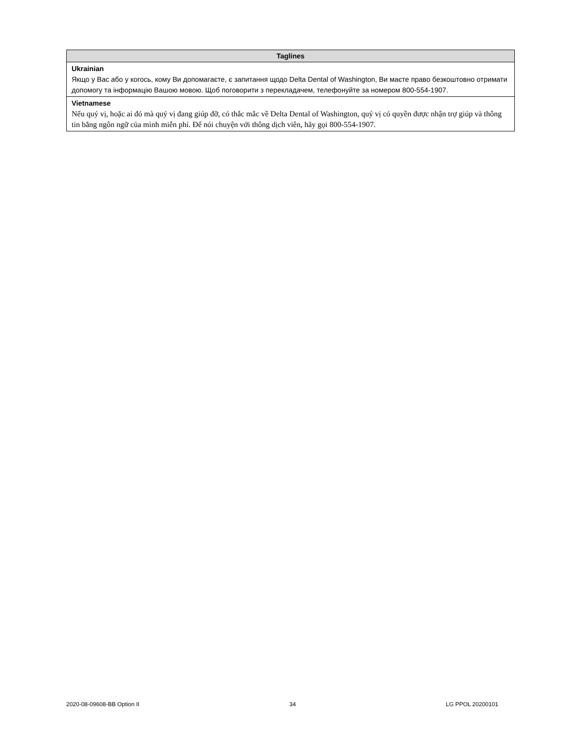| Taglines |
| --- |
| Ukrainian Якщо у Вас або у когось, кому Ви допомагаєте, є запитання щодо Delta Dental of Washington, Ви маєте право безкоштовно отримати допомогу та інформацію Вашою мовою. Щоб поговорити з перекладачем, телефонуйте за номером 800-554-1907. |
| Vietnamese Nếu quý vị, hoặc ai đó mà quý vị đang giúp đỡ, có thắc mắc về Delta Dental of Washington, quý vị có quyền được nhận trợ giúp và thông tin bằng ngôn ngữ của mình miễn phí. Để nói chuyện với thông dịch viên, hãy gọi 800-554-1907. |
2020-08-09608-BB Option II 34 LG PPOL 20200101